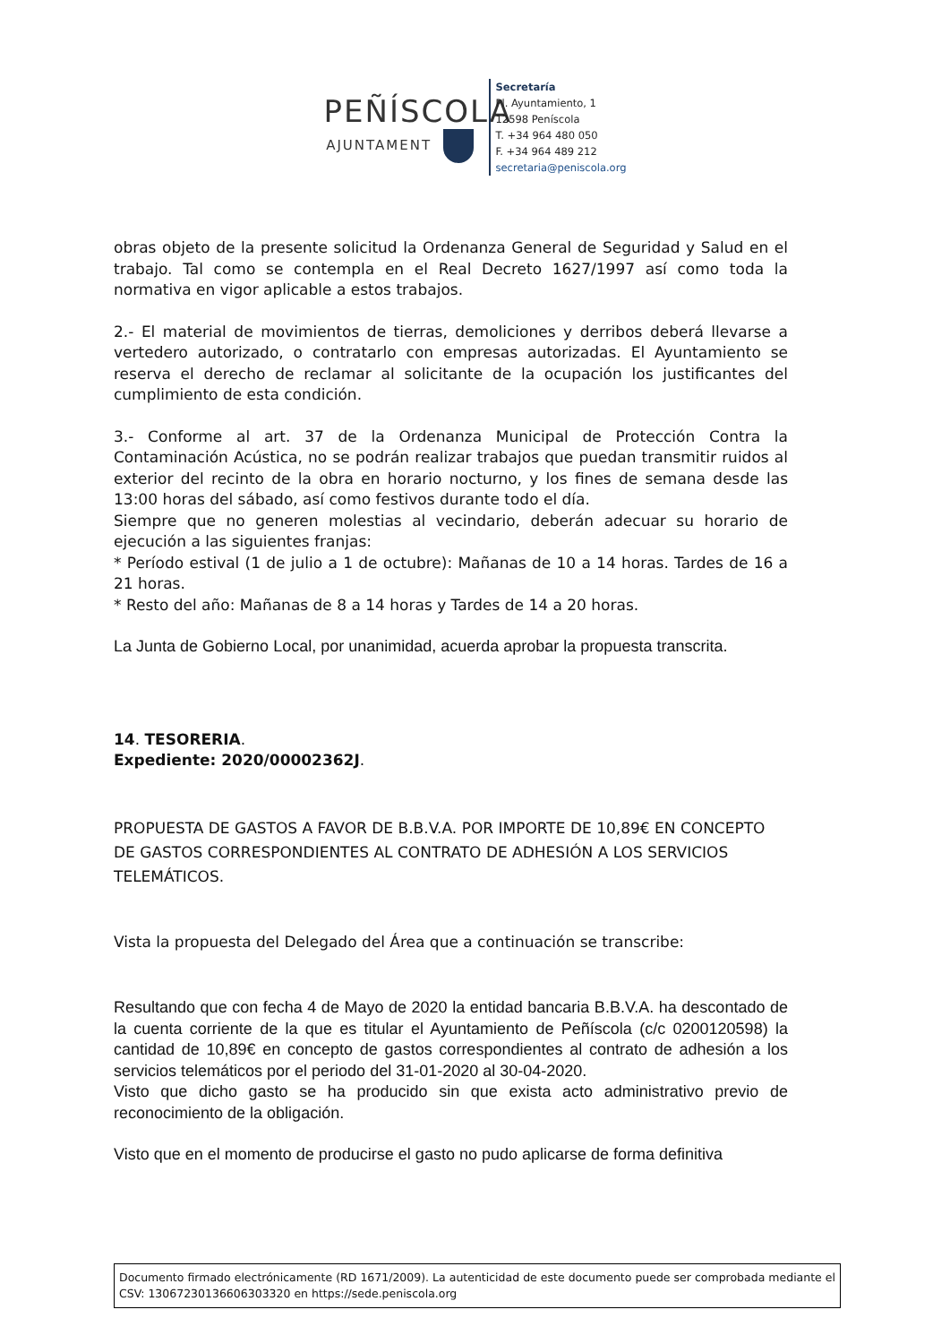PEÑÍSCOLA
AJUNTAMENT
Secretaría
Pl. Ayuntamiento, 1
12598 Peníscola
T. +34 964 480 050
F. +34 964 489 212
secretaria@peniscola.org
obras objeto de la presente solicitud la Ordenanza General de Seguridad y Salud en el trabajo. Tal como se contempla en el Real Decreto 1627/1997 así como toda la normativa en vigor aplicable a estos trabajos.
2.- El material de movimientos de tierras, demoliciones y derribos deberá llevarse a vertedero autorizado, o contratarlo con empresas autorizadas. El Ayuntamiento se reserva el derecho de reclamar al solicitante de la ocupación los justificantes del cumplimiento de esta condición.
3.- Conforme al art. 37 de la Ordenanza Municipal de Protección Contra la Contaminación Acústica, no se podrán realizar trabajos que puedan transmitir ruidos al exterior del recinto de la obra en horario nocturno, y los fines de semana desde las 13:00 horas del sábado, así como festivos durante todo el día.
Siempre que no generen molestias al vecindario, deberán adecuar su horario de ejecución a las siguientes franjas:
* Período estival (1 de julio a 1 de octubre): Mañanas de 10 a 14 horas. Tardes de 16 a 21 horas.
* Resto del año: Mañanas de 8 a 14 horas y Tardes de 14 a 20 horas.
La Junta de Gobierno Local, por unanimidad, acuerda aprobar la propuesta transcrita.
14. TESORERIA.
Expediente: 2020/00002362J.
PROPUESTA DE GASTOS A FAVOR DE B.B.V.A. POR IMPORTE DE 10,89€ EN CONCEPTO DE GASTOS CORRESPONDIENTES AL CONTRATO DE ADHESIÓN A LOS SERVICIOS TELEMÁTICOS.
Vista la propuesta del Delegado del Área que a continuación se transcribe:
Resultando que con fecha 4 de Mayo de 2020 la entidad bancaria B.B.V.A. ha descontado de la cuenta corriente de la que es titular el Ayuntamiento de Peñíscola (c/c 0200120598) la cantidad de 10,89€ en concepto de gastos correspondientes al contrato de adhesión a los servicios telemáticos por el periodo del 31-01-2020 al 30-04-2020.
Visto que dicho gasto se ha producido sin que exista acto administrativo previo de reconocimiento de la obligación.
Visto que en el momento de producirse el gasto no pudo aplicarse de forma definitiva
Documento firmado electrónicamente (RD 1671/2009). La autenticidad de este documento puede ser comprobada mediante el CSV: 13067230136606303320 en https://sede.peniscola.org